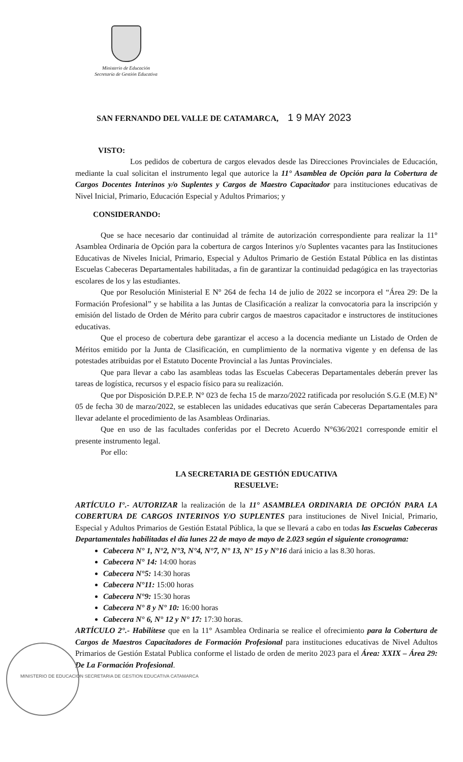Ministerio de Educación
Secretaría de Gestión Educativa
SAN FERNANDO DEL VALLE DE CATAMARCA, 1 9 MAY 2023
VISTO:
Los pedidos de cobertura de cargos elevados desde las Direcciones Provinciales de Educación, mediante la cual solicitan el instrumento legal que autorice la 11° Asamblea de Opción para la Cobertura de Cargos Docentes Interinos y/o Suplentes y Cargos de Maestro Capacitador para instituciones educativas de Nivel Inicial, Primario, Educación Especial y Adultos Primarios; y
CONSIDERANDO:
Que se hace necesario dar continuidad al trámite de autorización correspondiente para realizar la 11° Asamblea Ordinaria de Opción para la cobertura de cargos Interinos y/o Suplentes vacantes para las Instituciones Educativas de Niveles Inicial, Primario, Especial y Adultos Primario de Gestión Estatal Pública en las distintas Escuelas Cabeceras Departamentales habilitadas, a fin de garantizar la continuidad pedagógica en las trayectorias escolares de los y las estudiantes.
Que por Resolución Ministerial E N° 264 de fecha 14 de julio de 2022 se incorpora el “Área 29: De la Formación Profesional” y se habilita a las Juntas de Clasificación a realizar la convocatoria para la inscripción y emisión del listado de Orden de Mérito para cubrir cargos de maestros capacitador e instructores de instituciones educativas.
Que el proceso de cobertura debe garantizar el acceso a la docencia mediante un Listado de Orden de Méritos emitido por la Junta de Clasificación, en cumplimiento de la normativa vigente y en defensa de las potestades atribuidas por el Estatuto Docente Provincial a las Juntas Provinciales.
Que para llevar a cabo las asambleas todas las Escuelas Cabeceras Departamentales deberán prever las tareas de logística, recursos y el espacio físico para su realización.
Que por Disposición D.P.E.P. N° 023 de fecha 15 de marzo/2022 ratificada por resolución S.G.E (M.E) N° 05 de fecha 30 de marzo/2022, se establecen las unidades educativas que serán Cabeceras Departamentales para llevar adelante el procedimiento de las Asambleas Ordinarias.
Que en uso de las facultades conferidas por el Decreto Acuerdo N°636/2021 corresponde emitir el presente instrumento legal.
Por ello:
LA SECRETARIA DE GESTIÓN EDUCATIVA
RESUELVE:
ARTÍCULO I°.- AUTORIZAR la realización de la 11° ASAMBLEA ORDINARIA DE OPCIÓN PARA LA COBERTURA DE CARGOS INTERINOS Y/O SUPLENTES para instituciones de Nivel Inicial, Primario, Especial y Adultos Primarios de Gestión Estatal Pública, la que se llevará a cabo en todas las Escuelas Cabeceras Departamentales habilitadas el día lunes 22 de mayo de mayo de 2.023 según el siguiente cronograma:
Cabecera N° 1, N°2, N°3, N°4, N°7, N° 13, N° 15 y N°16 dará inicio a las 8.30 horas.
Cabecera N° 14: 14:00 horas
Cabecera N°5: 14:30 horas
Cabecera N°11: 15:00 horas
Cabecera N°9: 15:30 horas
Cabecera N° 8 y N° 10: 16:00 horas
Cabecera N° 6, N° 12 y N° 17: 17:30 horas.
ARTÍCULO 2°.- Habilítese que en la 11° Asamblea Ordinaria se realice el ofrecimiento para la Cobertura de Cargos de Maestros Capacitadores de Formación Profesional para instituciones educativas de Nivel Adultos Primarios de Gestión Estatal Publica conforme el listado de orden de merito 2023 para el Área: XXIX – Área 29: De La Formación Profesional.
MINISTERIO DE EDUCACION SECRETARIA DE GESTION EDUCATIVA CATAMARCA